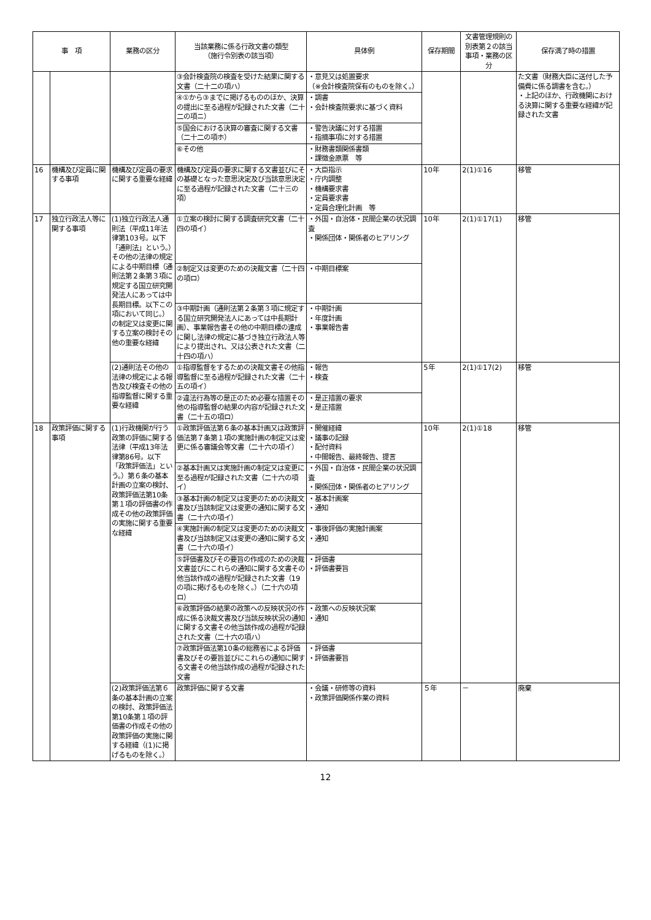| 事 項 | | 業務の区分 | 当該業務に係る行政文書の類型 （施行令別表の該当項） | 具体例 | 保存期間 | 文書管理規則の別表第２の該当事項・業務の区分 | 保存満了時の措置 |
| --- | --- | --- | --- | --- | --- | --- | --- |
| | | | ③会計検査院の検査を受けた結果に関する文書（二十二の項ハ） | ・意見又は処置要求 （※会計検査院保有のものを除く。） | | | た文書（財務大臣に送付した予備費に係る調書を含む。） ・上記のほか、行政機関における決算に関する重要な経緯が記録された文書 |
| | | | ④①から③までに掲げるもののほか、決算の提出に至る過程が記録された文書（二十二の項ニ） | ・調書 ・会計検査院要求に基づく資料 | | | |
| | | | ⑤国会における決算の審査に関する文書（二十二の項ホ） | ・警告決議に対する措置 ・指摘事項に対する措置 | | | |
| | | | ⑥その他 | ・財務書類関係書類 ・課徴金原票 等 | | | |
| 16 | 機構及び定員に関する事項 | 機構及び定員の要求に関する重要な経緯 | 機構及び定員の要求に関する文書並びにその基礎となった意思決定及び当該意思決定に至る過程が記録された文書（二十三の項） | ・大臣指示 ・庁内調整 ・機構要求書 ・定員要求書 ・定員合理化計画 等 | 10年 | 2(1)①16 | 移管 |
| 17 | 独立行政法人等に関する事項 | (1)独立行政法人通則法（平成11年法律第103号。以下「通則法」という。）その他の法律の規定による中期目標（通則法第２条第３項に規定する国立研究開発法人にあっては中長期目標。以下この項において同じ。）の制定又は変更に関する立案の検討その他の重要な経緯 | ①立案の検討に関する調査研究文書（二十四の項イ） | ・外国・自治体・民間企業の状況調査 ・関係団体・関係者のヒアリング | 10年 | 2(1)①17(1) | 移管 |
| | | | ②制定又は変更のための決裁文書（二十四の項ロ） | ・中期目標案 | | | |
| | | | ③中期計画（通則法第２条第３項に規定する国立研究開発法人にあっては中長期計画）、事業報告書その他の中期目標の達成に関し法律の規定に基づき独立行政法人等により提出され、又は公表された文書（二十四の項ハ） | ・中期計画 ・年度計画 ・事業報告書 | | | |
| | | (2)通則法その他の法律の規定による報告及び検査その他の指導監督に関する重要な経緯 | ①指導監督をするための決裁文書その他指導監督に至る過程が記録された文書（二十五の項イ） | ・報告 ・検査 | 5年 | 2(1)①17(2) | 移管 |
| | | | ②違法行為等の是正のため必要な措置その他の指導監督の結果の内容が記録された文書（二十五の項ロ） | ・是正措置の要求 ・是正措置 | | | |
| 18 | 政策評価に関する事項 | (1)行政機関が行う政策の評価に関する法律（平成13年法律第86号。以下「政策評価法」という。）第６条の基本計画の立案の検討、政策評価法第10条第１項の評価書の作成その他の政策評価の実施に関する重要な経緯 | ①政策評価法第６条の基本計画又は政策評価法第７条第１項の実施計画の制定又は変更に係る審議会等文書（二十六の項イ） | ・開催経緯 ・議事の記録 ・配付資料 ・中間報告、最終報告、提言 | 10年 | 2(1)①18 | 移管 |
| | | | ②基本計画又は実施計画の制定又は変更に至る過程が記録された文書（二十六の項イ） | ・外国・自治体・民間企業の状況調査 ・関係団体・関係者のヒアリング | | | |
| | | | ③基本計画の制定又は変更のための決裁文書及び当該制定又は変更の通知に関する文書（二十六の項イ） | ・基本計画案 ・通知 | | | |
| | | | ④実施計画の制定又は変更のための決裁文書及び当該制定又は変更の通知に関する文書（二十六の項イ） | ・事後評価の実施計画案 ・通知 | | | |
| | | | ⑤評価書及びその要旨の作成のための決裁文書並びにこれらの通知に関する文書その他当該作成の過程が記録された文書（19の項に掲げるものを除く。）（二十六の項ロ） | ・評価書 ・評価書要旨 | | | |
| | | | ⑥政策評価の結果の政策への反映状況の作成に係る決裁文書及び当該反映状況の通知に関する文書その他当該作成の過程が記録された文書（二十六の項ハ） | ・政策への反映状況案 ・通知 | | | |
| | | | ⑦政策評価法第10条の総務省による評価書及びその要旨並びにこれらの通知に関する文書その他当該作成の過程が記録された文書 | ・評価書 ・評価書要旨 | | | |
| | | (2)政策評価法第６条の基本計画の立案の検討、政策評価法第10条第１項の評価書の作成その他の政策評価の実施に関する経緯（(1)に掲げるものを除く。） | 政策評価に関する文書 | ・会議・研修等の資料 ・政策評価関係作業の資料 | ５年 | － | 廃棄 |
12